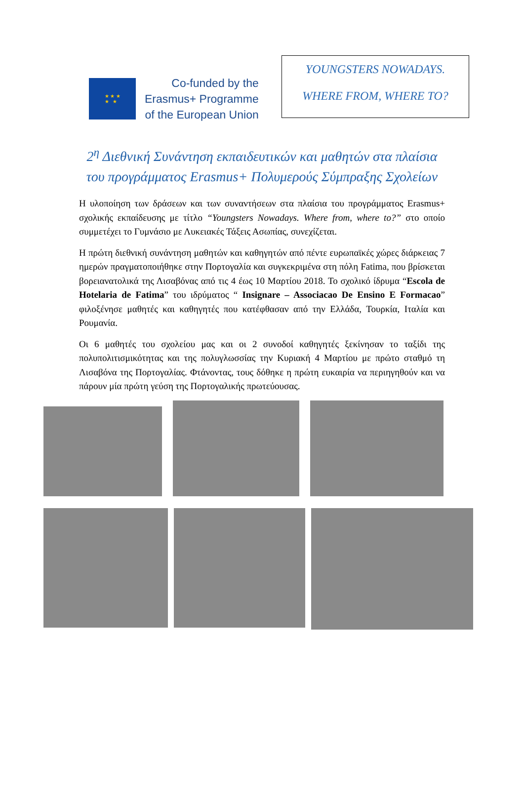★ ★ ★
★ ★
Co-funded by the
Erasmus+ Programme
of the European Union
YOUNGSTERS NOWADAYS.
WHERE FROM, WHERE TO?
2<sup>η</sup> Διεθνική Συνάντηση εκπαιδευτικών και μαθητών στα πλαίσια του προγράμματος Erasmus+ Πολυμερούς Σύμπραξης Σχολείων
Η υλοποίηση των δράσεων και των συναντήσεων στα πλαίσια του προγράμματος Erasmus+ σχολικής εκπαίδευσης με τίτλο “Youngsters Nowadays. Where from, where to?” στο οποίο συμμετέχει το Γυμνάσιο με Λυκειακές Τάξεις Ασωπίας, συνεχίζεται.
Η πρώτη διεθνική συνάντηση μαθητών και καθηγητών από πέντε ευρωπαϊκές χώρες διάρκειας 7 ημερών πραγματοποιήθηκε στην Πορτογαλία και συγκεκριμένα στη πόλη Fatima, που βρίσκεται βορειανατολικά της Λισαβόνας από τις 4 έως 10 Μαρτίου 2018. Το σχολικό ίδρυμα “Escola de Hotelaria de Fatima” του ιδρύματος “ Insignare – Associacao De Ensino E Formacao” φιλοξένησε μαθητές και καθηγητές που κατέφθασαν από την Ελλάδα, Τουρκία, Ιταλία και Ρουμανία.
Οι 6 μαθητές του σχολείου μας και οι 2 συνοδοί καθηγητές ξεκίνησαν το ταξίδι της πολυπολιτισμικότητας και της πολυγλωσσίας την Κυριακή 4 Μαρτίου με πρώτο σταθμό τη Λισαβόνα της Πορτογαλίας. Φτάνοντας, τους δόθηκε η πρώτη ευκαιρία να περιηγηθούν και να πάρουν μία πρώτη γεύση της Πορτογαλικής πρωτεύουσας.